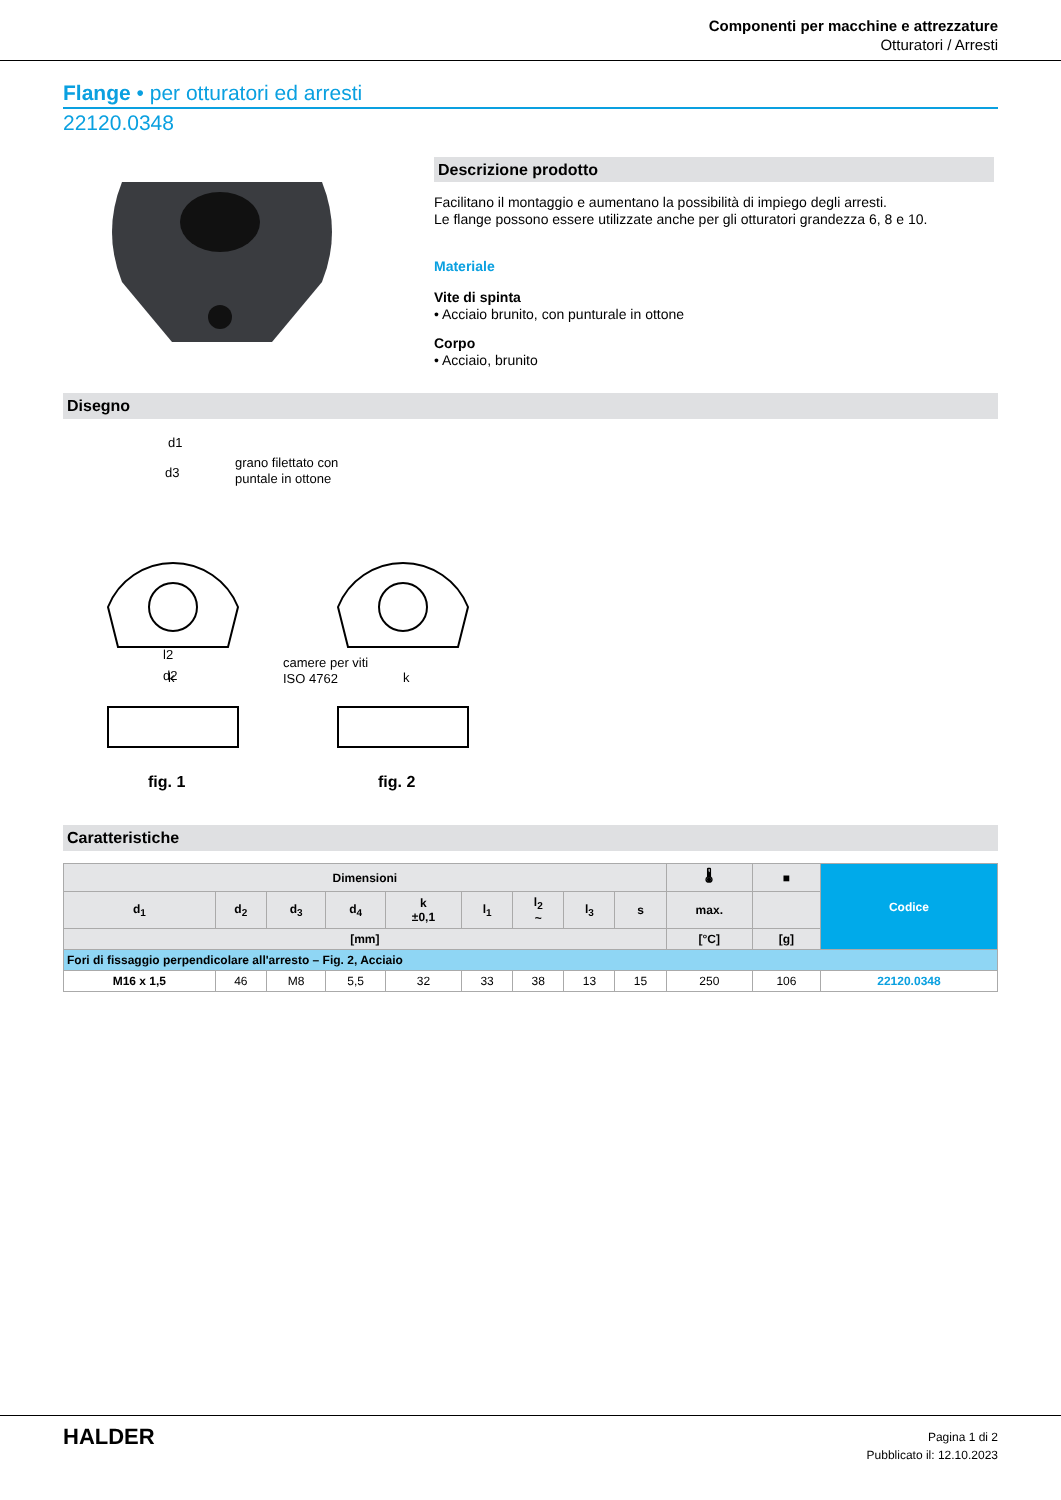Componenti per macchine e attrezzature
Otturatori / Arresti
Flange • per otturatori ed arresti
22120.0348
Descrizione prodotto
Facilitano il montaggio e aumentano la possibilità di impiego degli arresti.
Le flange possono essere utilizzate anche per gli otturatori grandezza 6, 8 e 10.
Materiale
Vite di spinta
• Acciaio brunito, con punturale in ottone
Corpo
• Acciaio, brunito
Disegno
d1
d3
grano filettato con
puntale in ottone
k
l2
d2
k
camere per viti
ISO 4762
fig. 1
fig. 2
Caratteristiche
| Dimensioni | | | | | | | | | 🌡 | ■ | Codice |
| --- | --- | --- | --- | --- | --- | --- | --- | --- | --- | --- | --- |
| d<sub>1</sub> | d<sub>2</sub> | d<sub>3</sub> | d<sub>4</sub> | k ±0,1 | l<sub>1</sub> | l<sub>2</sub> ~ | l<sub>3</sub> | s | max. | | |
| [mm] | | | | | | | | | [°C] | [g] | |
| Fori di fissaggio perpendicolare all'arresto – Fig. 2, Acciaio | | | | | | | | | | | |
| M16 x 1,5 | 46 | M8 | 5,5 | 32 | 33 | 38 | 13 | 15 | 250 | 106 | 22120.0348 |
HALDER
Pagina 1 di 2
Pubblicato il: 12.10.2023